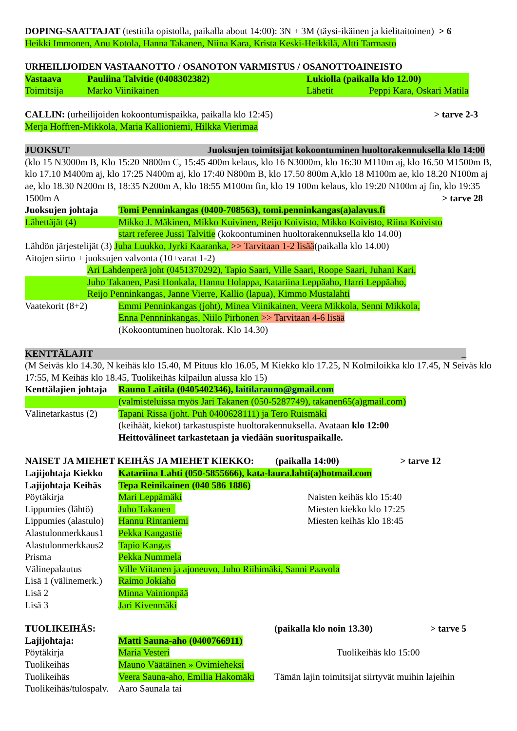DOPING-SAATTAJAT (testitila opistolla, paikalla about 14:00): 3N + 3M (täysi-ikäinen ja kielitaitoinen) > 6
Heikki Immonen, Anu Kotola, Hanna Takanen, Niina Kara, Krista Keski-Heikkilä, Altti Tarmasto
URHEILIJOIDEN VASTAANOTTO / OSANOTON VARMISTUS / OSANOTTOAINEISTO
| Vastaava | Pauliina Talvitie (0408302382) | Lukiolla (paikalla klo 12.00) | |
| Toimitsija | Marko Viinikainen | Lähetit | Peppi Kara, Oskari Matila |
CALLIN: (urheilijoiden kokoontumispaikka, paikalla klo 12:45) > tarve 2-3
Merja Hoffren-Mikkola, Maria Kallioniemi, Hilkka Vierimaa
JUOKSUT Juoksujen toimitsijat kokoontuminen huoltorakennuksella klo 14:00
(klo 15 N3000m B, Klo 15:20 N800m C, 15:45 400m kelaus, klo 16 N3000m, klo 16:30 M110m aj, klo 16.50 M1500m B, klo 17.10 M400m aj, klo 17:25 N400m aj, klo 17:40 N800m B, klo 17.50 800m A,klo 18 M100m ae, klo 18.20 N100m aj ae, klo 18.30 N200m B, 18:35 N200m A, klo 18:55 M100m fin, klo 19 100m kelaus, klo 19:20 N100m aj fin, klo 19:35 1500m A > tarve 28
| Juoksujen johtaja | Tomi Penninkangas (0400-708563), tomi.penninkangas(a)alavus.fi |
| Lähettäjät (4) | Mikko J. Mäkinen, Mikko Kuivinen, Reijo Koivisto, Mikko Koivisto, Riina Koivisto |
| | start referee Jussi Talvitie (kokoontuminen huoltorakennuksella klo 14.00) |
Lähdön järjestelijät (3) Juha Luukko, Jyrki Kaaranka, >> Tarvitaan 1-2 lisää(paikalla klo 14.00)
Aitojen siirto + juoksujen valvonta (10+varat 1-2)
| | Ari Lahdenperä joht (0451370292), Tapio Saari, Ville Saari, Roope Saari, Juhani Kari, |
| | Juho Takanen, Pasi Honkala, Hannu Holappa, Katariina Leppäaho, Harri Leppäaho, |
| | Reijo Penninkangas, Janne Vierre, Kallio (lapua), Kimmo Mustalahti |
| Vaatekorit (8+2) | Emmi Penninkangas (joht), Minea Viinikainen, Veera Mikkola, Senni Mikkola, |
| | Enna Pennninkangas, Niilo Pirhonen >> Tarvitaan 4-6 lisää |
| | (Kokoontuminen huoltorak. Klo 14.30) |
KENTTÄLAJIT _
(M Seiväs klo 14.30, N keihäs klo 15.40, M Pituus klo 16.05, M Kiekko klo 17.25, N Kolmiloikka klo 17.45, N Seiväs klo 17:55, M Keihäs klo 18.45, Tuolikeihäs kilpailun alussa klo 15)
| Kenttälajien johtaja | Rauno Laitila (0405402346), laitilarauno@gmail.com |
| | (valmisteluissa myös Jari Takanen (050-5287749), takanen65(a)gmail.com) |
| Välinetarkastus (2) | Tapani Rissa (joht. Puh 0400628111) ja Tero Ruismäki |
| | (keihäät, kiekot) tarkastuspiste huoltorakennuksella. Avataan klo 12:00 |
| | Heittovälineet tarkastetaan ja viedään suorituspaikalle. |
| NAISET JA MIEHET KEIHÄS JA MIEHET KIEKKO: | | (paikalla 14:00) | > tarve 12 |
| Lajijohtaja Kiekko | Katariina Lahti (050-5855666), kata-laura.lahti(a)hotmail.com | | |
| Lajijohtaja Keihäs | Tepa Reinikainen (040 586 1886) | | |
| Pöytäkirja | Mari Leppämäki | | Naisten keihäs klo 15:40 |
| Lippumies (lähtö) | Juho Takanen | | Miesten kiekko klo 17:25 |
| Lippumies (alastulo) | Hannu Rintaniemi | | Miesten keihäs klo 18:45 |
| Alastulonmerkkaus1 | Pekka Kangastie | | |
| Alastulonmerkkaus2 | Tapio Kangas | | |
| Prisma | Pekka Nummela | | |
| Välinepalautus | Ville Viitanen ja ajoneuvo, Juho Riihimäki, Sanni Paavola | | |
| Lisä 1 (välinemerk.) | Raimo Jokiaho | | |
| Lisä 2 | Minna Vainionpää | | |
| Lisä 3 | Jari Kivenmäki | | |
| TUOLIKEIHÄS: | | (paikalla klo noin 13.30) | > tarve 5 |
| Lajijohtaja: | Matti Sauna-aho (0400766911) | | |
| Pöytäkirja | Maria Vesteri | Tuolikeihäs klo 15:00 | |
| Tuolikeihäs | Mauno Väätäinen » Ovimieheksi | | |
| Tuolikeihäs | Veera Sauna-aho, Emilia Hakomäki | Tämän lajin toimitsijat siirtyvät muihin lajeihin | |
| Tuolikeihäs/tulospalv. | Aaro Saunala tai | | |